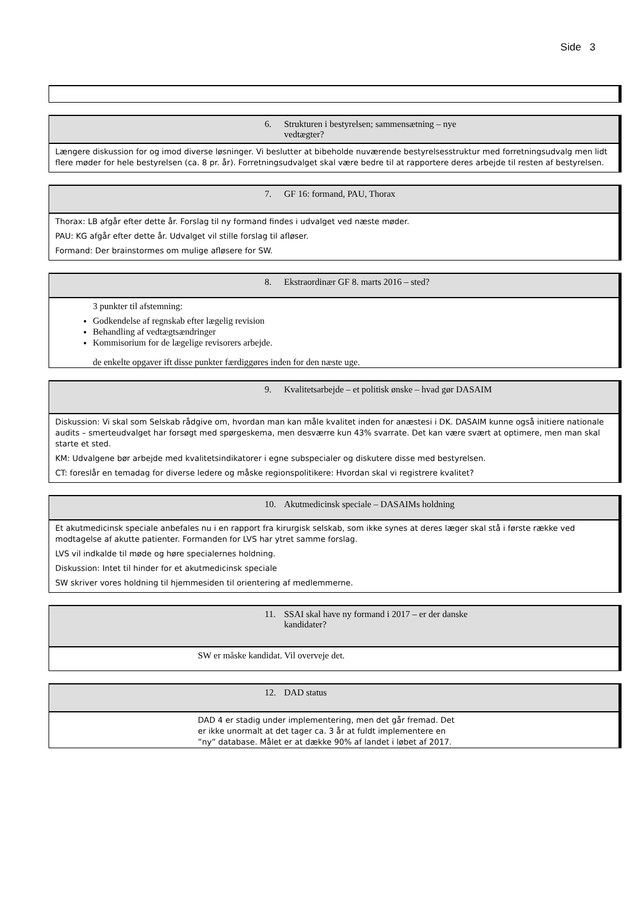Side 3
6. Strukturen i bestyrelsen; sammensætning – nye vedtægter?
Længere diskussion for og imod diverse løsninger. Vi beslutter at bibeholde nuværende bestyrelsesstruktur med forretningsudvalg men lidt flere møder for hele bestyrelsen (ca. 8 pr. år). Forretningsudvalget skal være bedre til at rapportere deres arbejde til resten af bestyrelsen.
7. GF 16: formand, PAU, Thorax
Thorax: LB afgår efter dette år. Forslag til ny formand findes i udvalget ved næste møder.
PAU: KG afgår efter dette år. Udvalget vil stille forslag til afløser.
Formand: Der brainstormes om mulige afløsere for SW.
8. Ekstraordinær GF 8. marts 2016 – sted?
3 punkter til afstemning:
Godkendelse af regnskab efter lægelig revision
Behandling af vedtægtsændringer
Kommisorium for de lægelige revisorers arbejde.
de enkelte opgaver ift disse punkter færdiggøres inden for den næste uge.
9. Kvalitetsarbejde – et politisk ønske – hvad gør DASAIM
Diskussion: Vi skal som Selskab rådgive om, hvordan man kan måle kvalitet inden for anæstesi i DK. DASAIM kunne også initiere nationale audits – smerteudvalget har forsøgt med spørgeskema, men desværre kun 43% svarrate. Det kan være svært at optimere, men man skal starte et sted.
KM: Udvalgene bør arbejde med kvalitetsindikatorer i egne subspecialer og diskutere disse med bestyrelsen.
CT: foreslår en temadag for diverse ledere og måske regionspolitikere: Hvordan skal vi registrere kvalitet?
10. Akutmedicinsk speciale – DASAIMs holdning
Et akutmedicinsk speciale anbefales nu i en rapport fra kirurgisk selskab, som ikke synes at deres læger skal stå i første række ved modtagelse af akutte patienter. Formanden for LVS har ytret samme forslag.
LVS vil indkalde til møde og høre specialernes holdning.
Diskussion: Intet til hinder for et akutmedicinsk speciale
SW skriver vores holdning til hjemmesiden til orientering af medlemmerne.
11. SSAI skal have ny formand i 2017 – er der danske kandidater?
SW er måske kandidat. Vil overveje det.
12. DAD status
DAD 4 er stadig under implementering, men det går fremad. Det er ikke unormalt at det tager ca. 3 år at fuldt implementere en ”ny” database. Målet er at dække 90% af landet i løbet af 2017.